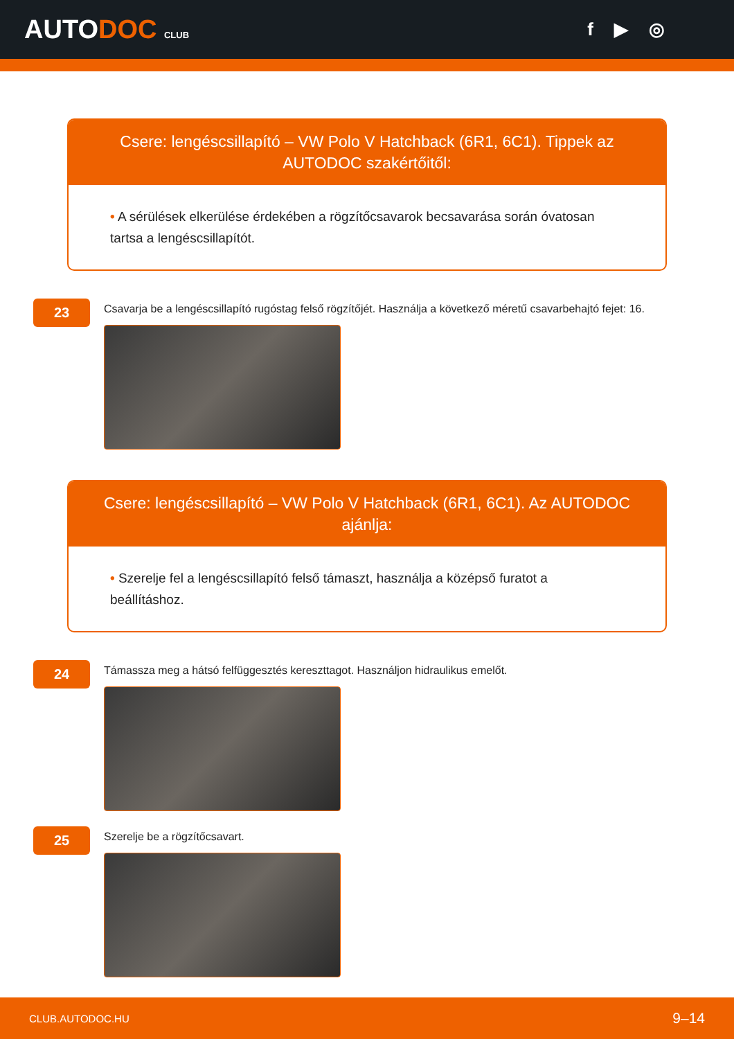AUTODOC CLUB
f ▶ ◎
Csere: lengéscsillapító – VW Polo V Hatchback (6R1, 6C1). Tippek az AUTODOC szakértőitől:
• A sérülések elkerülése érdekében a rögzítőcsavarok becsavarása során óvatosan tartsa a lengéscsillapítót.
23
Csavarja be a lengéscsillapító rugóstag felső rögzítőjét. Használja a következő méretű csavarbehajtó fejet: 16.
Csere: lengéscsillapító – VW Polo V Hatchback (6R1, 6C1). Az AUTODOC ajánlja:
• Szerelje fel a lengéscsillapító felső támaszt, használja a középső furatot a beállításhoz.
24
Támassza meg a hátsó felfüggesztés kereszttagot. Használjon hidraulikus emelőt.
25
Szerelje be a rögzítőcsavart.
CLUB.AUTODOC.HU 9–14